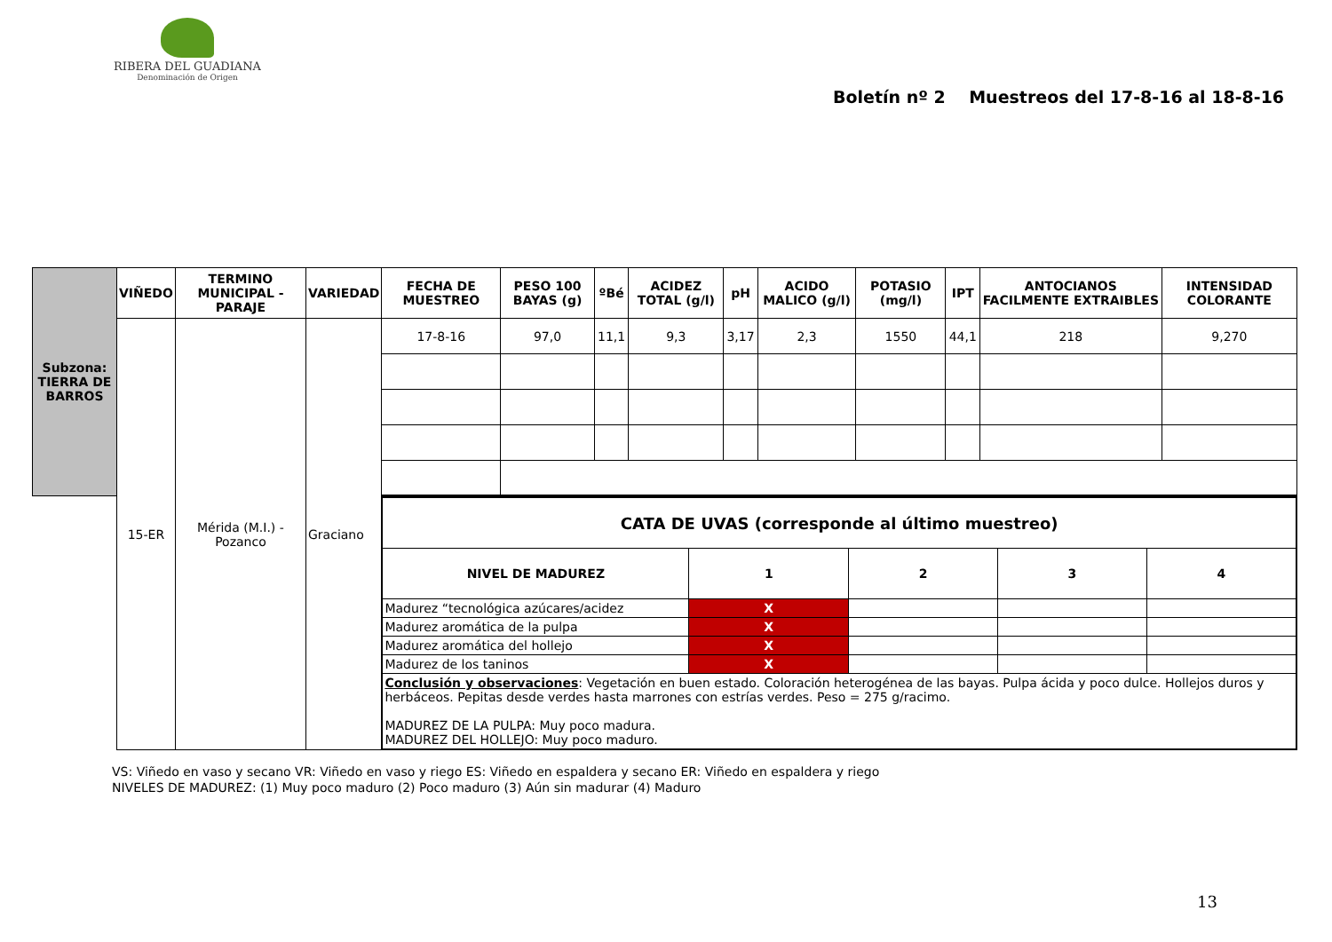RIBERA DEL GUADIANA
Denominación de Origen
Boletín nº 2 Muestreos del 17-8-16 al 18-8-16
| Subzona: TIERRA DE BARROS | VIÑEDO | TERMINO MUNICIPAL - PARAJE | VARIEDAD | FECHA DE MUESTREO | PESO 100 BAYAS (g) | ºBé | ACIDEZ TOTAL (g/l) | pH | ACIDO MALICO (g/l) | POTASIO (mg/l) | IPT | ANTOCIANOS FACILMENTE EXTRAIBLES | INTENSIDAD COLORANTE |
| | 15-ER | Mérida (M.I.) - Pozanco | Graciano | 17-8-16 | 97,0 | 11,1 | 9,3 | 3,17 | 2,3 | 1550 | 44,1 | 218 | 9,270 |
| | | | | / CATA DE UVAS (corresponde al último muestreo) / / / / / / --- / --- / --- / --- / --- / / NIVEL DE MADUREZ / 1 / 2 / 3 / 4 / / Madurez “tecnológica azúcares/acidez / X / / / / / Madurez aromática de la pulpa / X / / / / / Madurez aromática del hollejo / X / / / / / Madurez de los taninos / X / / / / / Conclusión y observaciones : Vegetación en buen estado. Coloración heterogénea de las bayas. Pulpa ácida y poco dulce. Hollejos duros y herbáceos. Pepitas desde verdes hasta marrones con estrías verdes. Peso = 275 g/racimo. MADUREZ DE LA PULPA: Muy poco madura. MADUREZ DEL HOLLEJO: Muy poco maduro. / / / / / | | | | | | | | | |
VS: Viñedo en vaso y secano VR: Viñedo en vaso y riego ES: Viñedo en espaldera y secano ER: Viñedo en espaldera y riego
NIVELES DE MADUREZ: (1) Muy poco maduro (2) Poco maduro (3) Aún sin madurar (4) Maduro
13